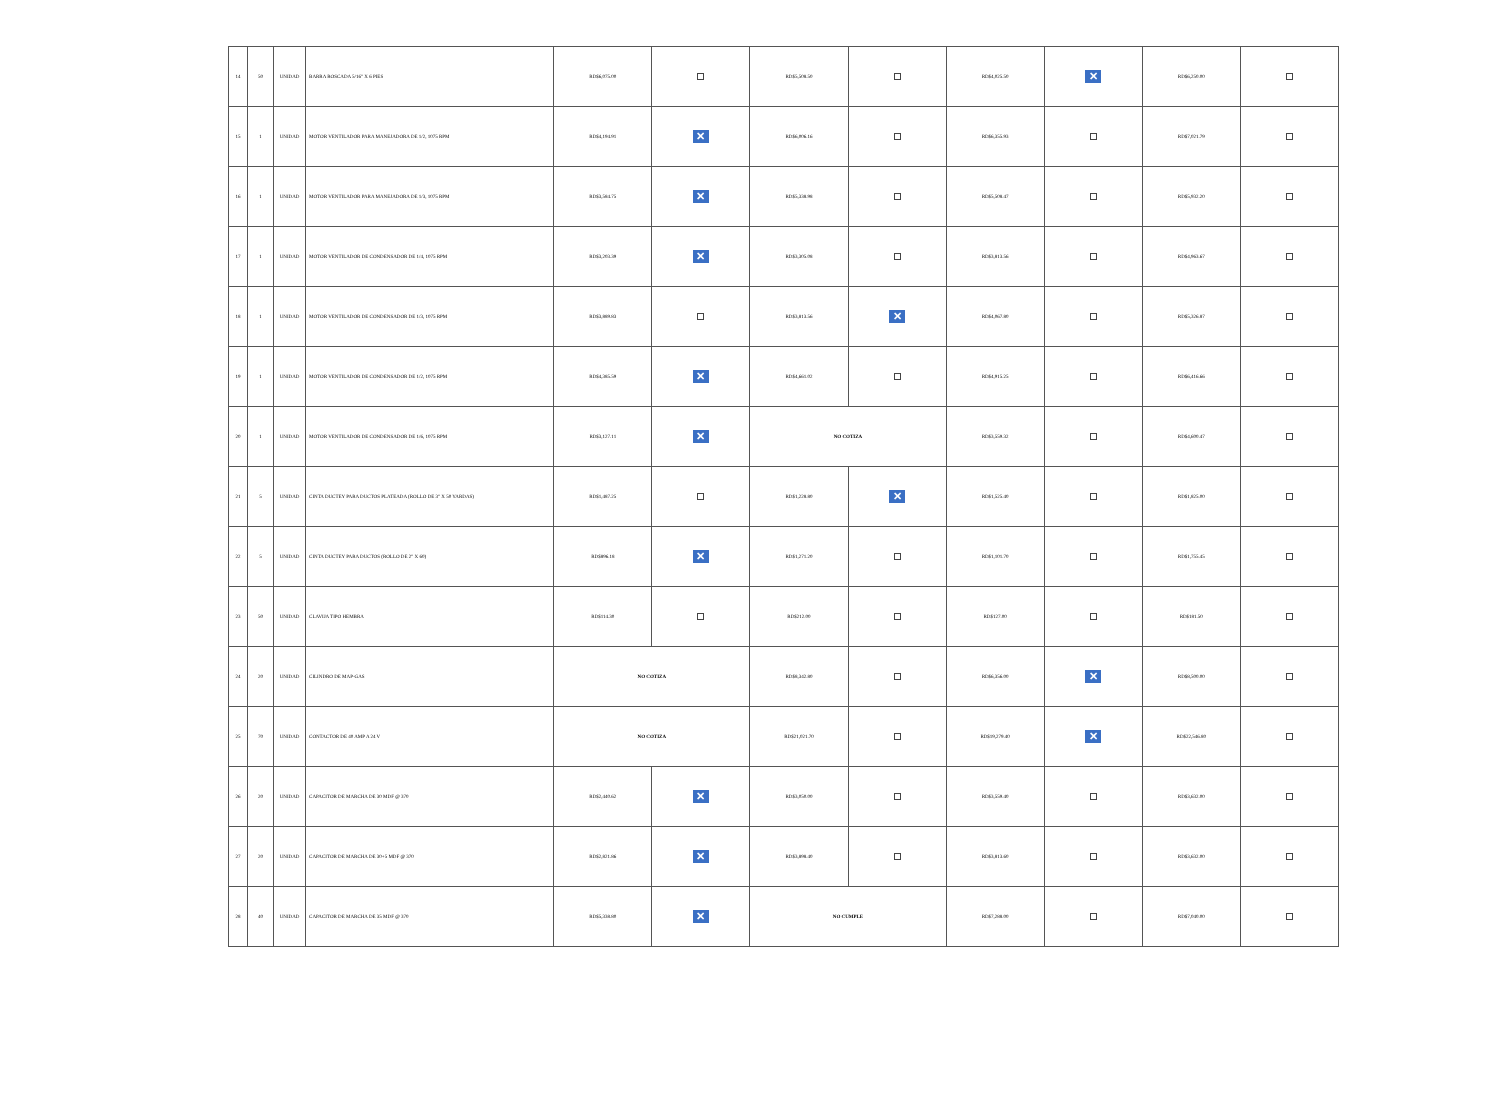| 14 | 50 | UNIDAD | BARRA ROSCADA 5/16" X 6 PIES | RD$6,075.00 | | RD$5,508.50 | | RD$4,025.50 | ✕ | RD$6,250.00 | |
| 15 | 1 | UNIDAD | MOTOR VENTILADOR PARA MANEJADORA DE 1/2, 1075 RPM | RD$4,194.91 | ✕ | RD$6,006.16 | | RD$6,355.93 | | RD$7,021.79 | |
| 16 | 1 | UNIDAD | MOTOR VENTILADOR PARA MANEJADORA DE 1/3, 1075 RPM | RD$3,584.75 | ✕ | RD$5,338.98 | | RD$5,508.47 | | RD$5,932.20 | |
| 17 | 1 | UNIDAD | MOTOR VENTILADOR DE CONDENSADOR DE 1/4, 1075 RPM | RD$3,203.39 | ✕ | RD$3,305.08 | | RD$3,813.56 | | RD$4,963.67 | |
| 18 | 1 | UNIDAD | MOTOR VENTILADOR DE CONDENSADOR DE 1/3, 1075 RPM | RD$3,889.83 | | RD$3,813.56 | ✕ | RD$4,067.80 | | RD$5,326.87 | |
| 19 | 1 | UNIDAD | MOTOR VENTILADOR DE CONDENSADOR DE 1/2, 1075 RPM | RD$4,385.59 | ✕ | RD$4,661.02 | | RD$4,915.25 | | RD$6,416.66 | |
| 20 | 1 | UNIDAD | MOTOR VENTILADOR DE CONDENSADOR DE 1/6, 1075 RPM | RD$3,127.11 | ✕ | NO COTIZA | | RD$3,559.32 | | RD$4,600.47 | |
| 21 | 5 | UNIDAD | CINTA DUCTEY PARA DUCTOS PLATEADA (ROLLO DE 3" X 50 YARDAS) | RD$1,487.25 | | RD$1,228.80 | ✕ | RD$1,525.40 | | RD$1,825.00 | |
| 22 | 5 | UNIDAD | CINTA DUCTEY PARA DUCTOS (ROLLO DE 2" X 60) | RD$896.18 | ✕ | RD$1,271.20 | | RD$1,101.70 | | RD$1,755.45 | |
| 23 | 50 | UNIDAD | CLAVIJA TIPO HEMBRA | RD$114.30 | | RD$212.00 | | RD$127.00 | | RD$181.50 | |
| 24 | 20 | UNIDAD | CILINDRO DE MAP-GAS | NO COTIZA | | RD$8,342.80 | | RD$6,356.00 | ✕ | RD$8,500.00 | |
| 25 | 70 | UNIDAD | CONTACTOR DE 40 AMP A 24 V | NO COTIZA | | RD$21,021.70 | | RD$19,279.40 | ✕ | RD$22,546.80 | |
| 26 | 20 | UNIDAD | CAPACITOR DE MARCHA DE 30 MDF @ 370 | RD$2,440.62 | ✕ | RD$3,050.00 | | RD$3,559.40 | | RD$3,632.00 | |
| 27 | 20 | UNIDAD | CAPACITOR DE MARCHA DE 30+5 MDF @ 370 | RD$2,821.86 | ✕ | RD$3,898.40 | | RD$3,813.60 | | RD$3,632.00 | |
| 28 | 40 | UNIDAD | CAPACITOR DE MARCHA DE 35 MDF @ 370 | RD$5,338.80 | ✕ | NO CUMPLE | | RD$7,288.00 | | RD$7,040.00 | |